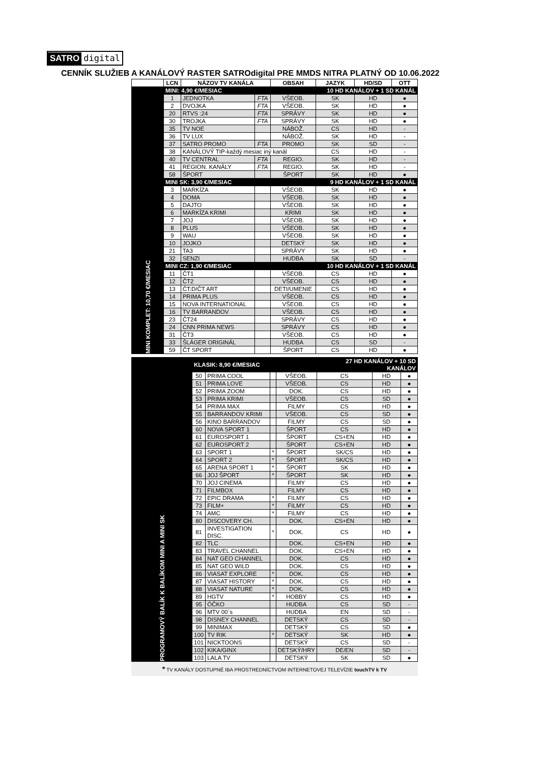SATRO digital
CENNÍK SLUŽIEB A KANÁLOVÝ RASTER SATROdigital PRE MMDS NITRA PLATNÝ OD 10.06.2022
| | LCN | NÁZOV TV KANÁLA | | OBSAH | JAZYK | HD/SD | OTT |
| --- | --- | --- | --- | --- | --- | --- | --- |
| MINI KOMPLET: 10,70 €/MESIAC | MINI: 4,90 €/MESIAC | | | | 10 HD KANÁLOV + 1 SD KANÁL | | |
| | 1 | JEDNOTKA | FTA | VŠEOB. | SK | HD | ● |
| | 2 | DVOJKA | FTA | VŠEOB. | SK | HD | ● |
| | 20 | RTVS :24 | FTA | SPRÁVY | SK | HD | ● |
| | 30 | TROJKA | FTA | SPRÁVY | SK | HD | ● |
| | 35 | TV NOE | | NÁBOŽ. | CS | HD | - |
| | 36 | TV LUX | | NÁBOŽ. | SK | HD | - |
| | 37 | SATRO PROMO | FTA | PROMO | SK | SD | - |
| | 38 | KANÁLOVÝ TIP-každý mesiac iný kanál | | | CS | HD | - |
| | 40 | TV CENTRAL | FTA | REGIO. | SK | HD | - |
| | 41 | REGION. KANÁLY | FTA | REGIO. | SK | HD | - |
| | 58 | ŠPORT | | ŠPORT | SK | HD | ● |
| | MINI SK: 3,90 €/MESIAC | | | | 9 HD KANÁLOV + 1 SD KANÁL | | |
| | 3 | MARKÍZA | | VŠEOB. | SK | HD | ● |
| | 4 | DOMA | | VŠEOB. | SK | HD | ● |
| | 5 | DAJTO | | VŠEOB. | SK | HD | ● |
| | 6 | MARKÍZA KRIMI | | KRIMI | SK | HD | ● |
| | 7 | JOJ | | VŠEOB. | SK | HD | ● |
| | 8 | PLUS | | VŠEOB. | SK | HD | ● |
| | 9 | WAU | | VŠEOB. | SK | HD | ● |
| | 10 | JOJKO | | DETSKÝ | SK | HD | ● |
| | 21 | TA3 | | SPRÁVY | SK | HD | ● |
| | 32 | SENZI | | HUDBA | SK | SD | - |
| | MINI CZ: 1,90 €/MESIAC | | | | 10 HD KANÁLOV + 1 SD KANÁL | | |
| | 11 | ČT1 | | VŠEOB. | CS | HD | ● |
| | 12 | ČT2 | | VŠEOB. | CS | HD | ● |
| | 13 | ČT:D/ČT ART | | DETI/UMENIE | CS | HD | ● |
| | 14 | PRIMA PLUS | | VŠEOB. | CS | HD | ● |
| | 15 | NOVA INTERNATIONAL | | VŠEOB. | CS | HD | ● |
| | 16 | TV BARRANDOV | | VŠEOB. | CS | HD | ● |
| | 23 | ČT24 | | SPRÁVY | CS | HD | ● |
| | 24 | CNN PRIMA NEWS | | SPRÁVY | CS | HD | ● |
| | 31 | ČT3 | | VŠEOB. | CS | HD | ● |
| | 33 | ŠLÁGER ORIGINÁL | | HUDBA | CS | SD | - |
| | 59 | ČT SPORT | | ŠPORT | CS | HD | ● |
| PROGRAMOVÝ BALÍK K BALÍKOM MINI A MINI SK | KLASIK: 8,90 €/MESIAC | | | | 27 HD KANÁLOV + 10 SD KANÁLOV | | |
| | 50 | PRIMA COOL | | VŠEOB. | CS | HD | ● |
| | 51 | PRIMA LOVE | | VŠEOB. | CS | HD | ● |
| | 52 | PRIMA ZOOM | | DOK. | CS | HD | ● |
| | 53 | PRIMA KRIMI | | VŠEOB. | CS | SD | ● |
| | 54 | PRIMA MAX | | FILMY | CS | HD | ● |
| | 55 | BARRANDOV KRIMI | | VŠEOB. | CS | SD | ● |
| | 56 | KINO BARRANDOV | | FILMY | CS | SD | ● |
| | 60 | NOVA SPORT 1 | | ŠPORT | CS | HD | ● |
| | 61 | EUROSPORT 1 | | ŠPORT | CS+EN | HD | ● |
| | 62 | EUROSPORT 2 | | ŠPORT | CS+EN | HD | ● |
| | 63 | SPORT 1 | * | ŠPORT | SK/CS | HD | ● |
| | 64 | SPORT 2 | * | ŠPORT | SK/CS | HD | ● |
| | 65 | ARENA SPORT 1 | * | ŠPORT | SK | HD | ● |
| | 66 | JOJ ŠPORT | * | ŠPORT | SK | HD | ● |
| | 70 | JOJ CINEMA | | FILMY | CS | HD | ● |
| | 71 | FILMBOX | | FILMY | CS | HD | ● |
| | 72 | EPIC DRAMA | * | FILMY | CS | HD | ● |
| | 73 | FILM+ | * | FILMY | CS | HD | ● |
| | 74 | AMC | * | FILMY | CS | HD | ● |
| | 80 | DISCOVERY CH. | | DOK. | CS+EN | HD | ● |
| | 81 | INVESTIGATION DISC. | * | DOK. | CS | HD | ● |
| | 82 | TLC | | DOK. | CS+EN | HD | ● |
| | 83 | TRAVEL CHANNEL | | DOK. | CS+EN | HD | ● |
| | 84 | NAT GEO CHANNEL | | DOK. | CS | HD | ● |
| | 85 | NAT GEO WILD | | DOK. | CS | HD | ● |
| | 86 | VIASAT EXPLORE | * | DOK. | CS | HD | ● |
| | 87 | VIASAT HISTORY | * | DOK. | CS | HD | ● |
| | 88 | VIASAT NATURE | * | DOK. | CS | HD | ● |
| | 89 | HGTV | * | HOBBY | CS | HD | ● |
| | 95 | ÓČKO | | HUDBA | CS | SD | - |
| | 96 | MTV 00´s | | HUDBA | EN | SD | - |
| | 98 | DISNEY CHANNEL | | DETSKÝ | CS | SD | - |
| | 99 | MINIMAX | | DETSKÝ | CS | SD | ● |
| | 100 | TV RIK | * | DETSKÝ | SK | HD | ● |
| | 101 | NICKTOONS | | DETSKÝ | CS | SD | - |
| | 102 | KIKA/GINX | | DETSKÝ/HRY | DE/EN | SD | - |
| | 103 | LALA TV | | DETSKÝ | SK | SD | ● |
* TV KANÁLY DOSTUPNÉ IBA PROSTREDNÍCTVOM INTERNETOVEJ TELEVÍZIE touchTV k TV